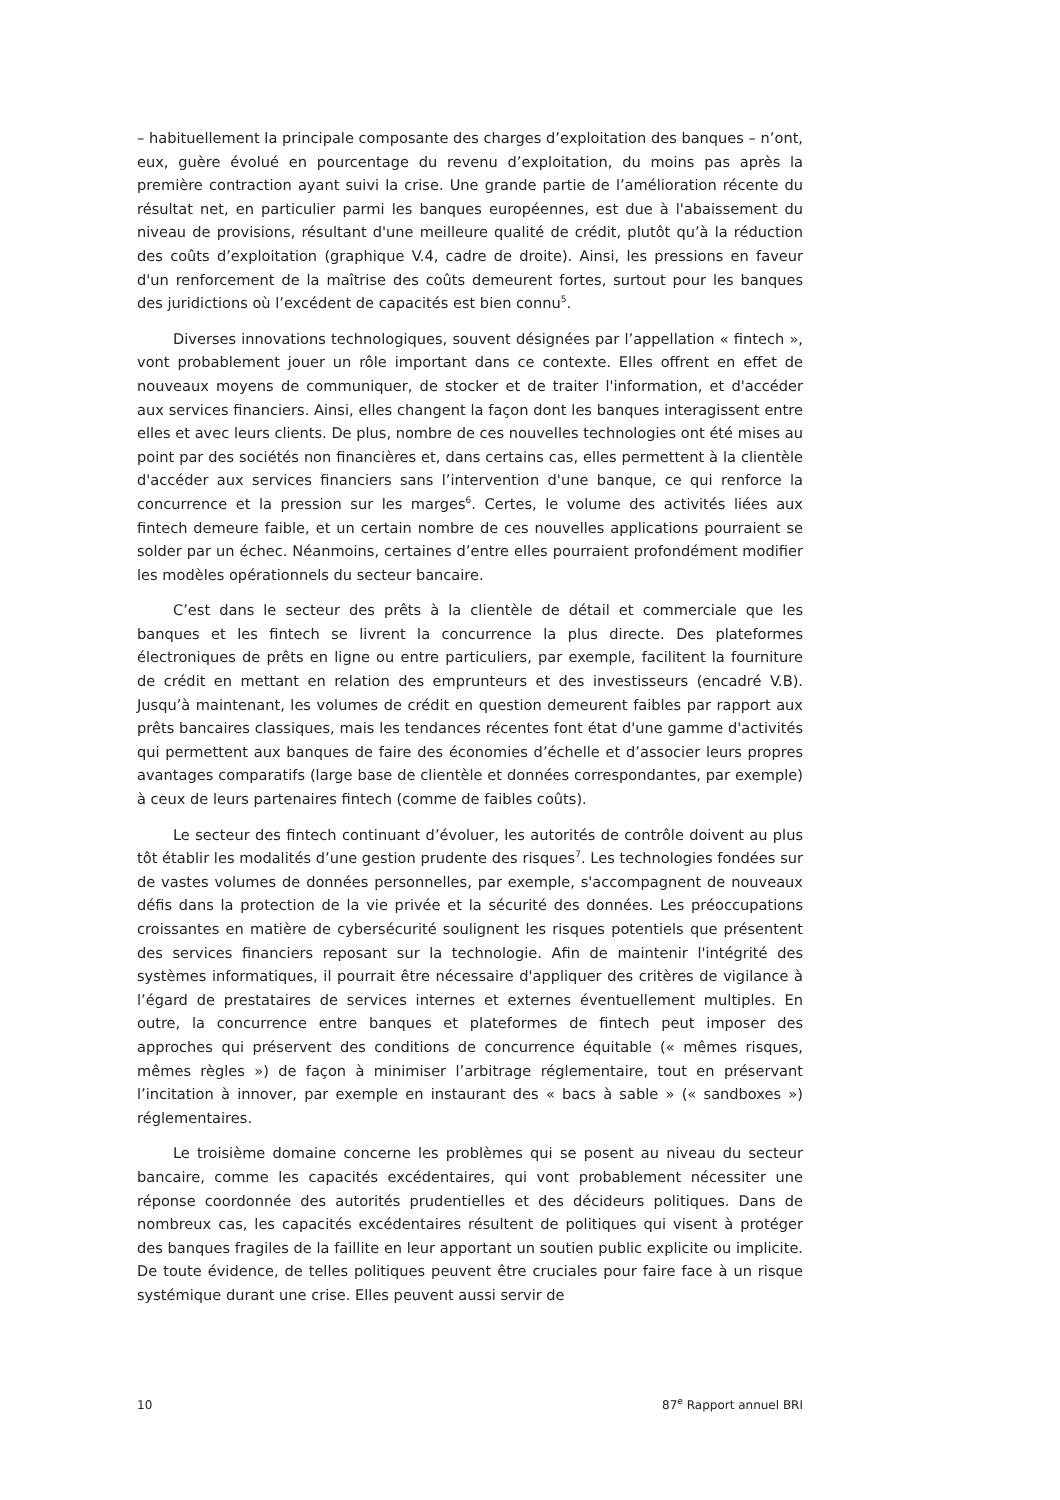– habituellement la principale composante des charges d’exploitation des banques – n’ont, eux, guère évolué en pourcentage du revenu d’exploitation, du moins pas après la première contraction ayant suivi la crise. Une grande partie de l’amélioration récente du résultat net, en particulier parmi les banques européennes, est due à l'abaissement du niveau de provisions, résultant d'une meilleure qualité de crédit, plutôt qu’à la réduction des coûts d’exploitation (graphique V.4, cadre de droite). Ainsi, les pressions en faveur d'un renforcement de la maîtrise des coûts demeurent fortes, surtout pour les banques des juridictions où l’excédent de capacités est bien connu<sup>5</sup>.
Diverses innovations technologiques, souvent désignées par l’appellation « fintech », vont probablement jouer un rôle important dans ce contexte. Elles offrent en effet de nouveaux moyens de communiquer, de stocker et de traiter l'information, et d'accéder aux services financiers. Ainsi, elles changent la façon dont les banques interagissent entre elles et avec leurs clients. De plus, nombre de ces nouvelles technologies ont été mises au point par des sociétés non financières et, dans certains cas, elles permettent à la clientèle d'accéder aux services financiers sans l’intervention d'une banque, ce qui renforce la concurrence et la pression sur les marges<sup>6</sup>. Certes, le volume des activités liées aux fintech demeure faible, et un certain nombre de ces nouvelles applications pourraient se solder par un échec. Néanmoins, certaines d’entre elles pourraient profondément modifier les modèles opérationnels du secteur bancaire.
C’est dans le secteur des prêts à la clientèle de détail et commerciale que les banques et les fintech se livrent la concurrence la plus directe. Des plateformes électroniques de prêts en ligne ou entre particuliers, par exemple, facilitent la fourniture de crédit en mettant en relation des emprunteurs et des investisseurs (encadré V.B). Jusqu’à maintenant, les volumes de crédit en question demeurent faibles par rapport aux prêts bancaires classiques, mais les tendances récentes font état d'une gamme d'activités qui permettent aux banques de faire des économies d’échelle et d’associer leurs propres avantages comparatifs (large base de clientèle et données correspondantes, par exemple) à ceux de leurs partenaires fintech (comme de faibles coûts).
Le secteur des fintech continuant d’évoluer, les autorités de contrôle doivent au plus tôt établir les modalités d’une gestion prudente des risques<sup>7</sup>. Les technologies fondées sur de vastes volumes de données personnelles, par exemple, s'accompagnent de nouveaux défis dans la protection de la vie privée et la sécurité des données. Les préoccupations croissantes en matière de cybersécurité soulignent les risques potentiels que présentent des services financiers reposant sur la technologie. Afin de maintenir l'intégrité des systèmes informatiques, il pourrait être nécessaire d'appliquer des critères de vigilance à l’égard de prestataires de services internes et externes éventuellement multiples. En outre, la concurrence entre banques et plateformes de fintech peut imposer des approches qui préservent des conditions de concurrence équitable (« mêmes risques, mêmes règles ») de façon à minimiser l’arbitrage réglementaire, tout en préservant l’incitation à innover, par exemple en instaurant des « bacs à sable » (« sandboxes ») réglementaires.
Le troisième domaine concerne les problèmes qui se posent au niveau du secteur bancaire, comme les capacités excédentaires, qui vont probablement nécessiter une réponse coordonnée des autorités prudentielles et des décideurs politiques. Dans de nombreux cas, les capacités excédentaires résultent de politiques qui visent à protéger des banques fragiles de la faillite en leur apportant un soutien public explicite ou implicite. De toute évidence, de telles politiques peuvent être cruciales pour faire face à un risque systémique durant une crise. Elles peuvent aussi servir de
10 87<sup>e</sup> Rapport annuel BRI